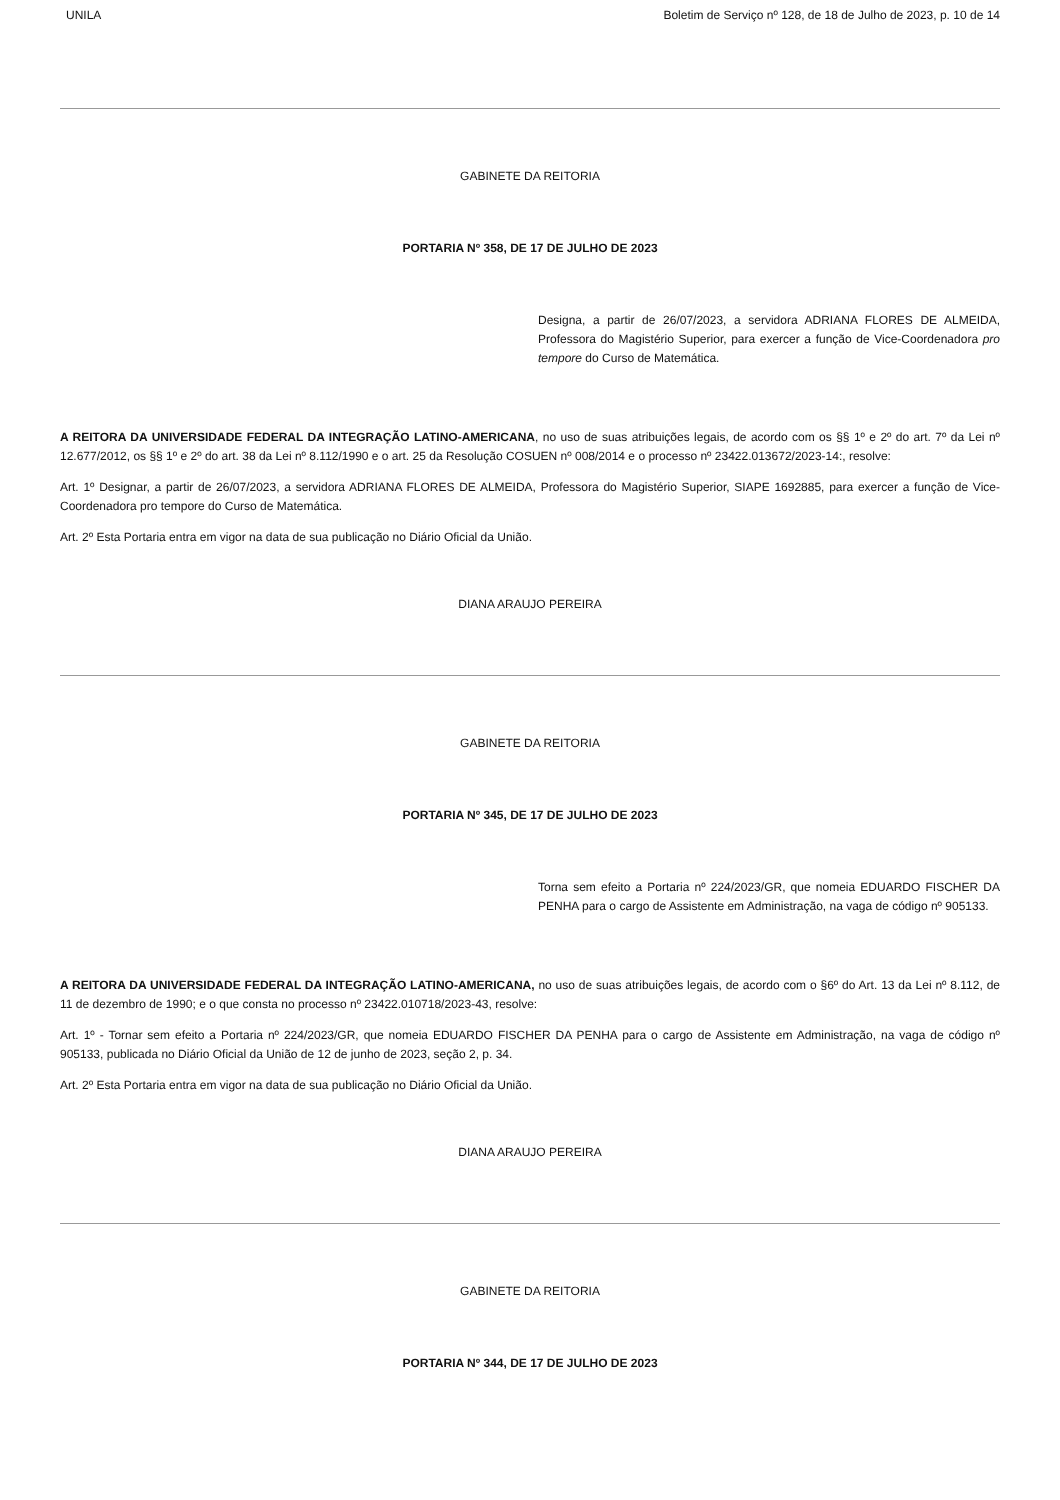UNILA Boletim de Serviço nº 128, de 18 de Julho de 2023, p. 10 de 14
GABINETE DA REITORIA
PORTARIA Nº 358, DE 17 DE JULHO DE 2023
Designa, a partir de 26/07/2023, a servidora ADRIANA FLORES DE ALMEIDA, Professora do Magistério Superior, para exercer a função de Vice-Coordenadora pro tempore do Curso de Matemática.
A REITORA DA UNIVERSIDADE FEDERAL DA INTEGRAÇÃO LATINO-AMERICANA, no uso de suas atribuições legais, de acordo com os §§ 1º e 2º do art. 7º da Lei nº 12.677/2012, os §§ 1º e 2º do art. 38 da Lei nº 8.112/1990 e o art. 25 da Resolução COSUEN nº 008/2014 e o processo nº 23422.013672/2023-14:, resolve:
Art. 1º Designar, a partir de 26/07/2023, a servidora ADRIANA FLORES DE ALMEIDA, Professora do Magistério Superior, SIAPE 1692885, para exercer a função de Vice-Coordenadora pro tempore do Curso de Matemática.
Art. 2º Esta Portaria entra em vigor na data de sua publicação no Diário Oficial da União.
DIANA ARAUJO PEREIRA
GABINETE DA REITORIA
PORTARIA Nº 345, DE 17 DE JULHO DE 2023
Torna sem efeito a Portaria nº 224/2023/GR, que nomeia EDUARDO FISCHER DA PENHA para o cargo de Assistente em Administração, na vaga de código nº 905133.
A REITORA DA UNIVERSIDADE FEDERAL DA INTEGRAÇÃO LATINO-AMERICANA, no uso de suas atribuições legais, de acordo com o §6º do Art. 13 da Lei nº 8.112, de 11 de dezembro de 1990; e o que consta no processo nº 23422.010718/2023-43, resolve:
Art. 1º - Tornar sem efeito a Portaria nº 224/2023/GR, que nomeia EDUARDO FISCHER DA PENHA para o cargo de Assistente em Administração, na vaga de código nº 905133, publicada no Diário Oficial da União de 12 de junho de 2023, seção 2, p. 34.
Art. 2º Esta Portaria entra em vigor na data de sua publicação no Diário Oficial da União.
DIANA ARAUJO PEREIRA
GABINETE DA REITORIA
PORTARIA Nº 344, DE 17 DE JULHO DE 2023